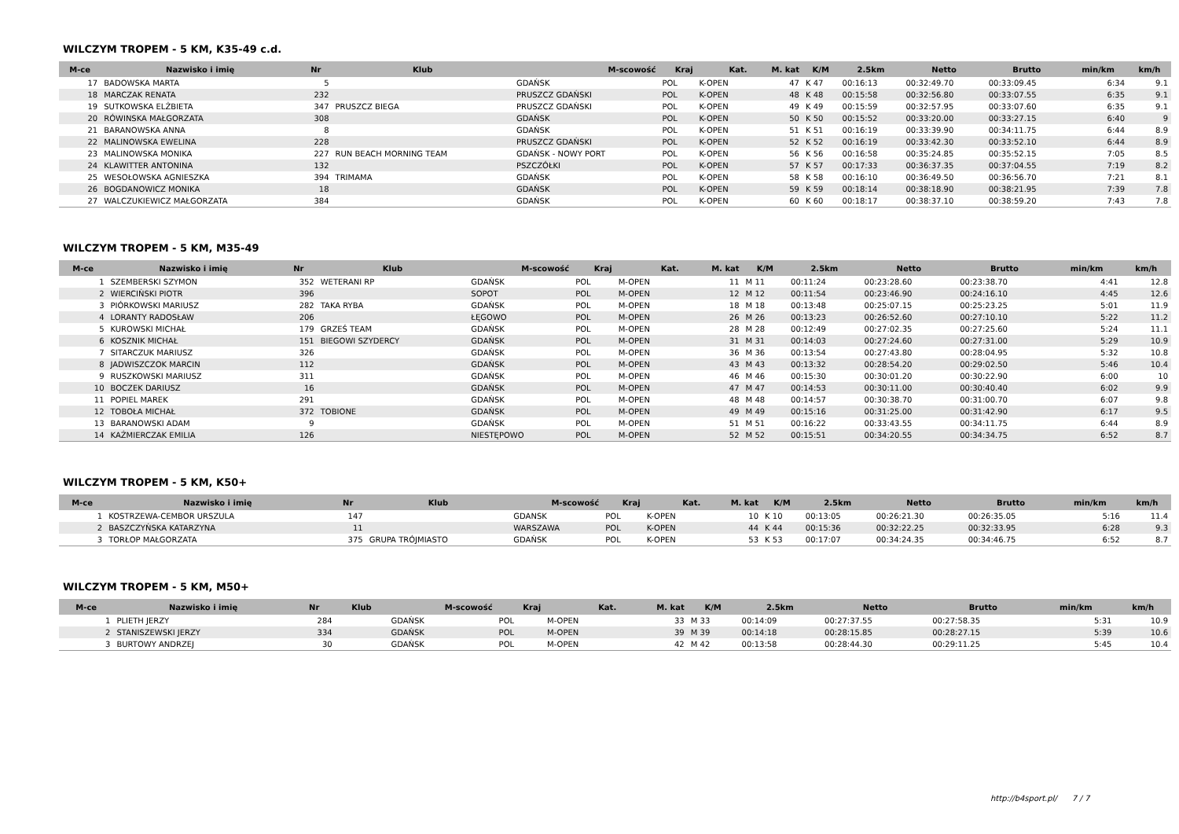WILCZYM TROPEM - 5 KM, K35-49 c.d.
| M-ce | Nazwisko i imię | Nr | Klub | M-scowość | Kraj | Kat. | M. kat | K/M | 2.5km | Netto | Brutto | min/km | km/h |
| --- | --- | --- | --- | --- | --- | --- | --- | --- | --- | --- | --- | --- | --- |
| 17 | BADOWSKA MARTA | 5 | | GDAŃSK | POL | K-OPEN | 47 | K 47 | 00:16:13 | 00:32:49.70 | 00:33:09.45 | 6:34 | 9.1 |
| 18 | MARCZAK RENATA | 232 | | PRUSZCZ GDAŃSKI | POL | K-OPEN | 48 | K 48 | 00:15:58 | 00:32:56.80 | 00:33:07.55 | 6:35 | 9.1 |
| 19 | SUTKOWSKA ELŻBIETA | 347 | PRUSZCZ BIEGA | PRUSZCZ GDAŃSKI | POL | K-OPEN | 49 | K 49 | 00:15:59 | 00:32:57.95 | 00:33:07.60 | 6:35 | 9.1 |
| 20 | RÓWINSKA MAŁGORZATA | 308 | | GDAŃSK | POL | K-OPEN | 50 | K 50 | 00:15:52 | 00:33:20.00 | 00:33:27.15 | 6:40 | 9 |
| 21 | BARANOWSKA ANNA | 8 | | GDAŃSK | POL | K-OPEN | 51 | K 51 | 00:16:19 | 00:33:39.90 | 00:34:11.75 | 6:44 | 8.9 |
| 22 | MALINOWSKA EWELINA | 228 | | PRUSZCZ GDAŃSKI | POL | K-OPEN | 52 | K 52 | 00:16:19 | 00:33:42.30 | 00:33:52.10 | 6:44 | 8.9 |
| 23 | MALINOWSKA MONIKA | 227 | RUN BEACH MORNING TEAM | GDAŃSK - NOWY PORT | POL | K-OPEN | 56 | K 56 | 00:16:58 | 00:35:24.85 | 00:35:52.15 | 7:05 | 8.5 |
| 24 | KLAWITTER ANTONINA | 132 | | PSZCZÓŁKI | POL | K-OPEN | 57 | K 57 | 00:17:33 | 00:36:37.35 | 00:37:04.55 | 7:19 | 8.2 |
| 25 | WESOŁOWSKA AGNIESZKA | 394 | TRIMAMA | GDAŃSK | POL | K-OPEN | 58 | K 58 | 00:16:10 | 00:36:49.50 | 00:36:56.70 | 7:21 | 8.1 |
| 26 | BOGDANOWICZ MONIKA | 18 | | GDAŃSK | POL | K-OPEN | 59 | K 59 | 00:18:14 | 00:38:18.90 | 00:38:21.95 | 7:39 | 7.8 |
| 27 | WALCZUKIEWICZ MAŁGORZATA | 384 | | GDAŃSK | POL | K-OPEN | 60 | K 60 | 00:18:17 | 00:38:37.10 | 00:38:59.20 | 7:43 | 7.8 |
WILCZYM TROPEM - 5 KM, M35-49
| M-ce | Nazwisko i imię | Nr | Klub | M-scowość | Kraj | Kat. | M. kat | K/M | 2.5km | Netto | Brutto | min/km | km/h |
| --- | --- | --- | --- | --- | --- | --- | --- | --- | --- | --- | --- | --- | --- |
| 1 | SZEMBERSKI SZYMON | 352 | WETERANI RP | GDAŃSK | POL | M-OPEN | 11 | M 11 | 00:11:24 | 00:23:28.60 | 00:23:38.70 | 4:41 | 12.8 |
| 2 | WIERCIŃSKI PIOTR | 396 | | SOPOT | POL | M-OPEN | 12 | M 12 | 00:11:54 | 00:23:46.90 | 00:24:16.10 | 4:45 | 12.6 |
| 3 | PIÓRKOWSKI MARIUSZ | 282 | TAKA RYBA | GDAŃSK | POL | M-OPEN | 18 | M 18 | 00:13:48 | 00:25:07.15 | 00:25:23.25 | 5:01 | 11.9 |
| 4 | LORANTY RADOSŁAW | 206 | | ŁĘGOWO | POL | M-OPEN | 26 | M 26 | 00:13:23 | 00:26:52.60 | 00:27:10.10 | 5:22 | 11.2 |
| 5 | KUROWSKI MICHAŁ | 179 | GRZEŚ TEAM | GDAŃSK | POL | M-OPEN | 28 | M 28 | 00:12:49 | 00:27:02.35 | 00:27:25.60 | 5:24 | 11.1 |
| 6 | KOSZNIK MICHAŁ | 151 | BIEGOWI SZYDERCY | GDAŃSK | POL | M-OPEN | 31 | M 31 | 00:14:03 | 00:27:24.60 | 00:27:31.00 | 5:29 | 10.9 |
| 7 | SITARCZUK MARIUSZ | 326 | | GDAŃSK | POL | M-OPEN | 36 | M 36 | 00:13:54 | 00:27:43.80 | 00:28:04.95 | 5:32 | 10.8 |
| 8 | JADWISZCZOK MARCIN | 112 | | GDAŃSK | POL | M-OPEN | 43 | M 43 | 00:13:32 | 00:28:54.20 | 00:29:02.50 | 5:46 | 10.4 |
| 9 | RUSZKOWSKI MARIUSZ | 311 | | GDAŃSK | POL | M-OPEN | 46 | M 46 | 00:15:30 | 00:30:01.20 | 00:30:22.90 | 6:00 | 10 |
| 10 | BOCZEK DARIUSZ | 16 | | GDAŃSK | POL | M-OPEN | 47 | M 47 | 00:14:53 | 00:30:11.00 | 00:30:40.40 | 6:02 | 9.9 |
| 11 | POPIEL MAREK | 291 | | GDAŃSK | POL | M-OPEN | 48 | M 48 | 00:14:57 | 00:30:38.70 | 00:31:00.70 | 6:07 | 9.8 |
| 12 | TOBOŁA MICHAŁ | 372 | TOBIONE | GDAŃSK | POL | M-OPEN | 49 | M 49 | 00:15:16 | 00:31:25.00 | 00:31:42.90 | 6:17 | 9.5 |
| 13 | BARANOWSKI ADAM | 9 | | GDAŃSK | POL | M-OPEN | 51 | M 51 | 00:16:22 | 00:33:43.55 | 00:34:11.75 | 6:44 | 8.9 |
| 14 | KAŹMIERCZAK EMILIA | 126 | | NIESTĘPOWO | POL | M-OPEN | 52 | M 52 | 00:15:51 | 00:34:20.55 | 00:34:34.75 | 6:52 | 8.7 |
WILCZYM TROPEM - 5 KM, K50+
| M-ce | Nazwisko i imię | Nr | Klub | M-scowość | Kraj | Kat. | M. kat | K/M | 2.5km | Netto | Brutto | min/km | km/h |
| --- | --- | --- | --- | --- | --- | --- | --- | --- | --- | --- | --- | --- | --- |
| 1 | KOSTRZEWA-CEMBOR URSZULA | 147 | | GDANSK | POL | K-OPEN | 10 | K 10 | 00:13:05 | 00:26:21.30 | 00:26:35.05 | 5:16 | 11.4 |
| 2 | BASZCZYŃSKA KATARZYNA | 11 | | WARSZAWA | POL | K-OPEN | 44 | K 44 | 00:15:36 | 00:32:22.25 | 00:32:33.95 | 6:28 | 9.3 |
| 3 | TORŁOP MAŁGORZATA | 375 | GRUPA TRÓJMIASTO | GDAŃSK | POL | K-OPEN | 53 | K 53 | 00:17:07 | 00:34:24.35 | 00:34:46.75 | 6:52 | 8.7 |
WILCZYM TROPEM - 5 KM, M50+
| M-ce | Nazwisko i imię | Nr | Klub | M-scowość | Kraj | Kat. | M. kat | K/M | 2.5km | Netto | Brutto | min/km | km/h |
| --- | --- | --- | --- | --- | --- | --- | --- | --- | --- | --- | --- | --- | --- |
| 1 | PLIETH JERZY | 284 | | GDAŃSK | POL | M-OPEN | 33 | M 33 | 00:14:09 | 00:27:37.55 | 00:27:58.35 | 5:31 | 10.9 |
| 2 | STANISZEWSKI JERZY | 334 | | GDAŃSK | POL | M-OPEN | 39 | M 39 | 00:14:18 | 00:28:15.85 | 00:28:27.15 | 5:39 | 10.6 |
| 3 | BURTOWY ANDRZEJ | 30 | | GDAŃSK | POL | M-OPEN | 42 | M 42 | 00:13:58 | 00:28:44.30 | 00:29:11.25 | 5:45 | 10.4 |
http://b4sport.pl/ 7 / 7